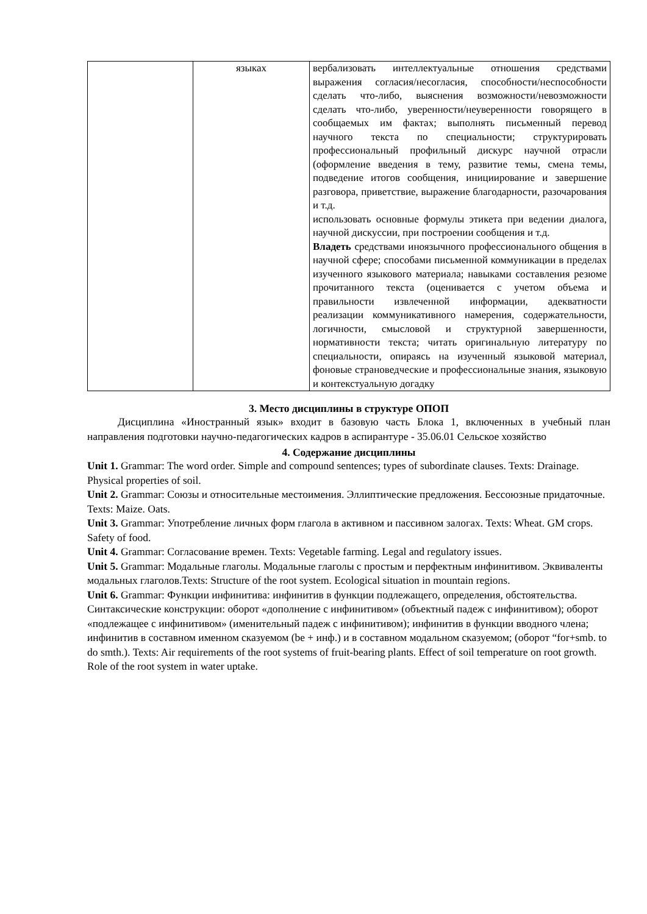| | языках | вербализовать интеллектуальные отношения средствами выражения согласия/несогласия, способности/неспособности сделать что-либо, выяснения возможности/невозможности сделать что-либо, уверенности/неуверенности говорящего в сообщаемых им фактах; выполнять письменный перевод научного текста по специальности; структурировать профессиональный профильный дискурс научной отрасли (оформление введения в тему, развитие темы, смена темы, подведение итогов сообщения, инициирование и завершение разговора, приветствие, выражение благодарности, разочарования и т.д. использовать основные формулы этикета при ведении диалога, научной дискуссии, при построении сообщения и т.д. Владеть средствами иноязычного профессионального общения в научной сфере; способами письменной коммуникации в пределах изученного языкового материала; навыками составления резюме прочитанного текста (оценивается с учетом объема и правильности извлеченной информации, адекватности реализации коммуникативного намерения, содержательности, логичности, смысловой и структурной завершенности, нормативности текста; читать оригинальную литературу по специальности, опираясь на изученный языковой материал, фоновые страноведческие и профессиональные знания, языковую и контекстуальную догадку |
3. Место дисциплины в структуре ОПОП
Дисциплина «Иностранный язык» входит в базовую часть Блока 1, включенных в учебный план направления подготовки научно-педагогических кадров в аспирантуре - 35.06.01 Сельское хозяйство
4. Содержание дисциплины
Unit 1. Grammar: The word order. Simple and compound sentences; types of subordinate clauses. Texts: Drainage. Physical properties of soil.
Unit 2. Grammar: Союзы и относительные местоимения. Эллиптические предложения. Бессоюзные придаточные. Texts: Maize. Oats.
Unit 3. Grammar: Употребление личных форм глагола в активном и пассивном залогах. Texts: Wheat. GM crops. Safety of food.
Unit 4. Grammar: Согласование времен. Texts: Vegetable farming. Legal and regulatory issues.
Unit 5. Grammar: Модальные глаголы. Модальные глаголы с простым и перфектным инфинитивом. Эквиваленты модальных глаголов.Texts: Structure of the root system. Ecological situation in mountain regions.
Unit 6. Grammar: Функции инфинитива: инфинитив в функции подлежащего, определения, обстоятельства. Синтаксические конструкции: оборот «дополнение с инфинитивом» (объектный падеж с инфинитивом); оборот «подлежащее с инфинитивом» (именительный падеж с инфинитивом); инфинитив в функции вводного члена; инфинитив в составном именном сказуемом (be + инф.) и в составном модальном сказуемом; (оборот “for+smb. to do smth.). Texts: Air requirements of the root systems of fruit-bearing plants. Effect of soil temperature on root growth. Role of the root system in water uptake.